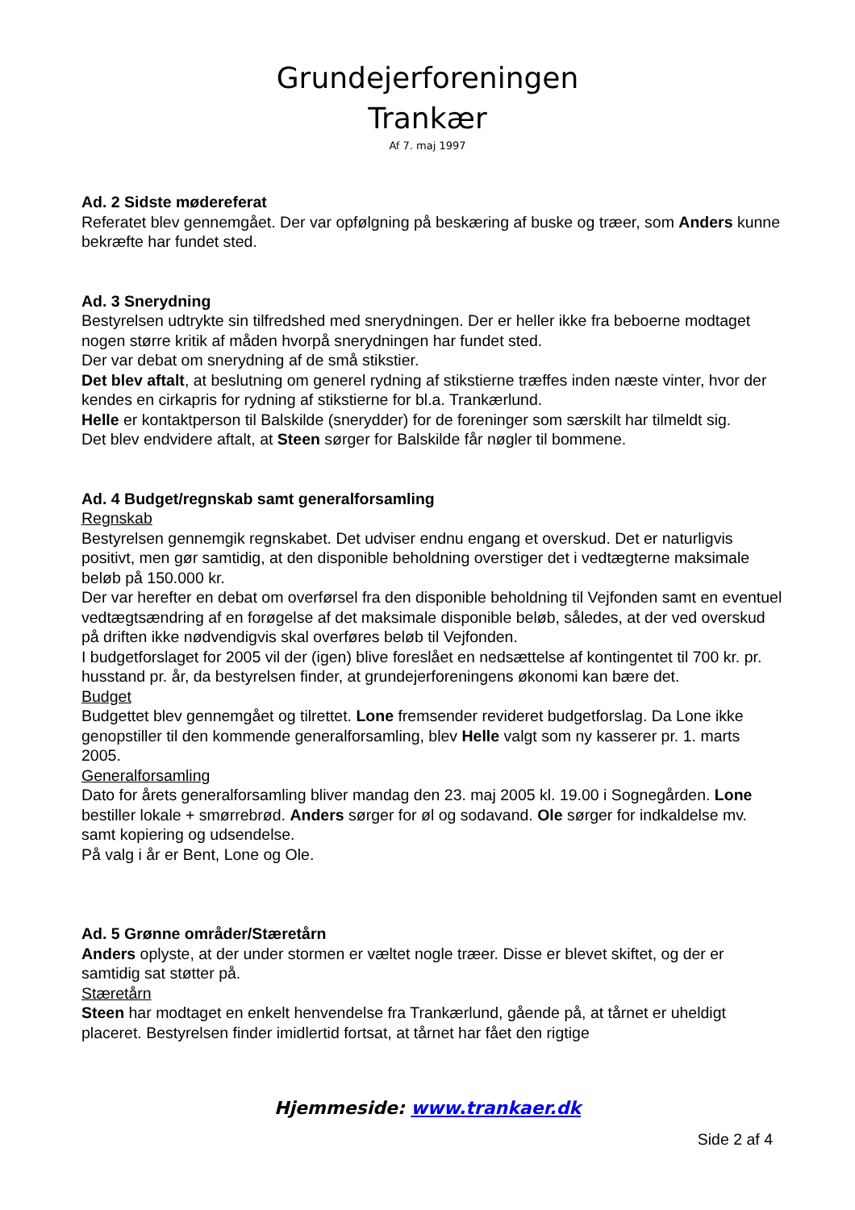Grundejerforeningen
Trankær
Af 7. maj 1997
Ad. 2 Sidste mødereferat
Referatet blev gennemgået. Der var opfølgning på beskæring af buske og træer, som Anders kunne bekræfte har fundet sted.
Ad. 3 Snerydning
Bestyrelsen udtrykte sin tilfredshed med snerydningen. Der er heller ikke fra beboerne modtaget nogen større kritik af måden hvorpå snerydningen har fundet sted.
Der var debat om snerydning af de små stikstier.
Det blev aftalt, at beslutning om generel rydning af stikstierne træffes inden næste vinter, hvor der kendes en cirkapris for rydning af stikstierne for bl.a. Trankærlund.
Helle er kontaktperson til Balskilde (snerydder) for de foreninger som særskilt har tilmeldt sig.
Det blev endvidere aftalt, at Steen sørger for Balskilde får nøgler til bommene.
Ad. 4 Budget/regnskab samt generalforsamling
Regnskab
Bestyrelsen gennemgik regnskabet. Det udviser endnu engang et overskud. Det er naturligvis positivt, men gør samtidig, at den disponible beholdning overstiger det i vedtægterne maksimale beløb på 150.000 kr.
Der var herefter en debat om overførsel fra den disponible beholdning til Vejfonden samt en eventuel vedtægtsændring af en forøgelse af det maksimale disponible beløb, således, at der ved overskud på driften ikke nødvendigvis skal overføres beløb til Vejfonden.
I budgetforslaget for 2005 vil der (igen) blive foreslået en nedsættelse af kontingentet til 700 kr. pr. husstand pr. år, da bestyrelsen finder, at grundejerforeningens økonomi kan bære det.
Budget
Budgettet blev gennemgået og tilrettet. Lone fremsender revideret budgetforslag. Da Lone ikke genopstiller til den kommende generalforsamling, blev Helle valgt som ny kasserer pr. 1. marts 2005.
Generalforsamling
Dato for årets generalforsamling bliver mandag den 23. maj 2005 kl. 19.00 i Sognegården. Lone bestiller lokale + smørrebrød. Anders sørger for øl og sodavand. Ole sørger for indkaldelse mv. samt kopiering og udsendelse.
På valg i år er Bent, Lone og Ole.
Ad. 5 Grønne områder/Stæretårn
Anders oplyste, at der under stormen er væltet nogle træer. Disse er blevet skiftet, og der er samtidig sat støtter på.
Stæretårn
Steen har modtaget en enkelt henvendelse fra Trankærlund, gående på, at tårnet er uheldigt placeret. Bestyrelsen finder imidlertid fortsat, at tårnet har fået den rigtige
Hjemmeside: www.trankaer.dk
Side 2 af 4